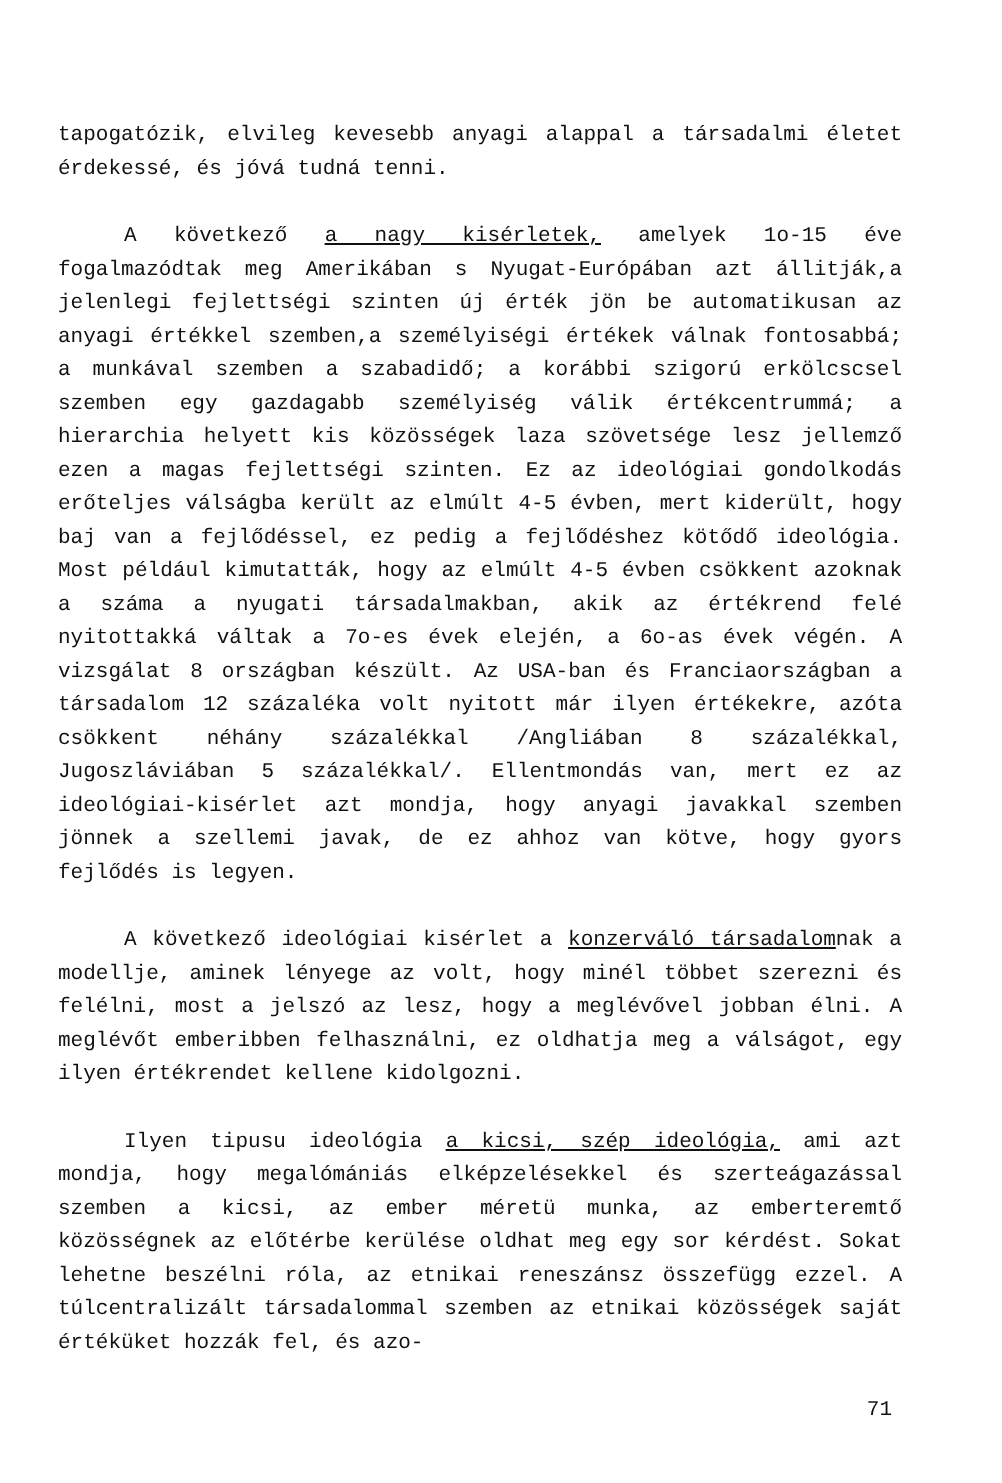tapogatózik, elvileg kevesebb anyagi alappal a társadalmi életet érdekessé, és jóvá tudná tenni.
A következő a nagy kisérletek, amelyek 1o-15 éve fogalmazódtak meg Amerikában s Nyugat-Európában azt állitják,a jelenlegi fejlettségi szinten új érték jön be automatikusan az anyagi értékkel szemben,a személyiségi értékek válnak fontosabbá; a munkával szemben a szabadidő; a korábbi szigorú erkölcscsel szemben egy gazdagabb személyiség válik értékcentrummá; a hierarchia helyett kis közösségek laza szövetsége lesz jellemző ezen a magas fejlettségi szinten. Ez az ideológiai gondolkodás erőteljes válságba került az elmúlt 4-5 évben, mert kiderült, hogy baj van a fejlődéssel, ez pedig a fejlődéshez kötődő ideológia. Most például kimutatták, hogy az elmúlt 4-5 évben csökkent azoknak a száma a nyugati társadalmakban, akik az értékrend felé nyitottakká váltak a 7o-es évek elején, a 6o-as évek végén. A vizsgálat 8 országban készült. Az USA-ban és Franciaországban a társadalom 12 százaléka volt nyitott már ilyen értékekre, azóta csökkent néhány százalékkal /Angliában 8 százalékkal, Jugoszláviában 5 százalékkal/. Ellentmondás van, mert ez az ideológiai-kisérlet azt mondja, hogy anyagi javakkal szemben jönnek a szellemi javak, de ez ahhoz van kötve, hogy gyors fejlődés is legyen.
A következő ideológiai kisérlet a konzerváló társadalomnak a modellje, aminek lényege az volt, hogy minél többet szerezni és felélni, most a jelszó az lesz, hogy a meglévővel jobban élni. A meglévőt emberibben felhasználni, ez oldhatja meg a válságot, egy ilyen értékrendet kellene kidolgozni.
Ilyen tipusu ideológia a kicsi, szép ideológia, ami azt mondja, hogy megalómániás elképzelésekkel és szerteágazással szemben a kicsi, az ember méretü munka, az emberteremtő közösségnek az előtérbe kerülése oldhat meg egy sor kérdést. Sokat lehetne beszélni róla, az etnikai reneszánsz összefügg ezzel. A túlcentralizált társadalommal szemben az etnikai közösségek saját értéküket hozzák fel, és azo-
71